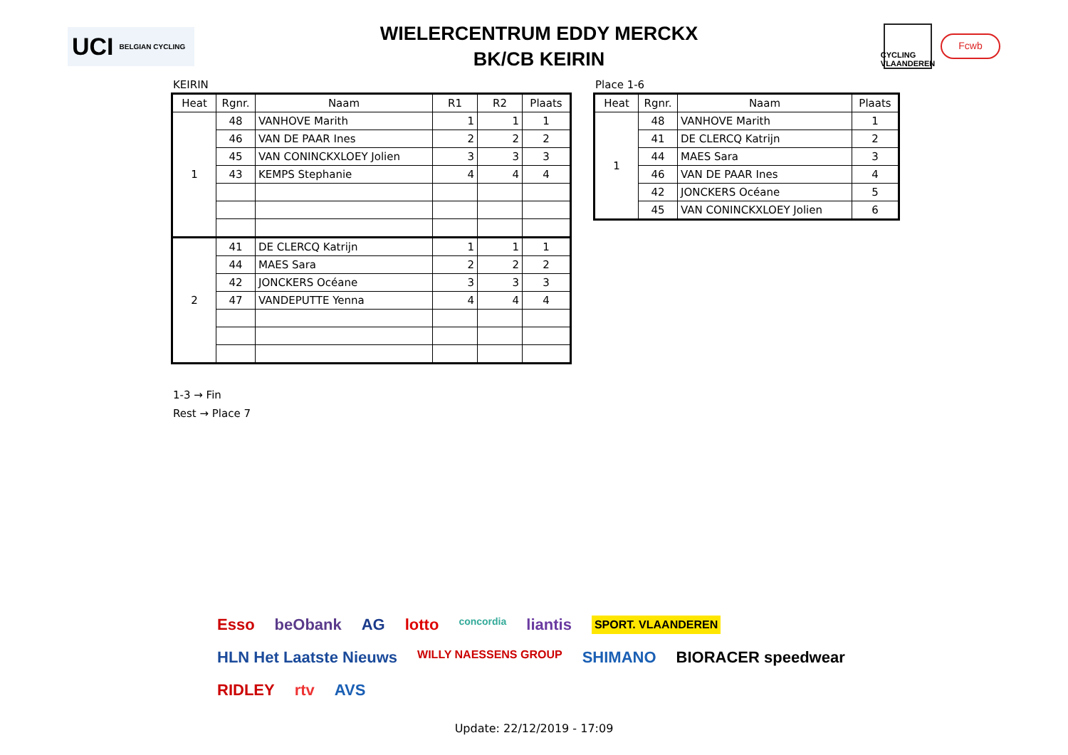UCI BELGIAN CYCLING
WIELERCENTRUM EDDY MERCKX
BK/CB KEIRIN
CYCLING VLAANDEREN
Fcwb
KEIRIN
| Heat | Rgnr. | Naam | R1 | R2 | Plaats |
| --- | --- | --- | --- | --- | --- |
| 1 | 48 | VANHOVE Marith | 1 | 1 | 1 |
| | 46 | VAN DE PAAR Ines | 2 | 2 | 2 |
| | 45 | VAN CONINCKXLOEY Jolien | 3 | 3 | 3 |
| | 43 | KEMPS Stephanie | 4 | 4 | 4 |
| 2 | 41 | DE CLERCQ Katrijn | 1 | 1 | 1 |
| | 44 | MAES Sara | 2 | 2 | 2 |
| | 42 | JONCKERS Océane | 3 | 3 | 3 |
| | 47 | VANDEPUTTE Yenna | 4 | 4 | 4 |
Place 1-6
| Heat | Rgnr. | Naam | Plaats |
| --- | --- | --- | --- |
| 1 | 48 | VANHOVE Marith | 1 |
| | 41 | DE CLERCQ Katrijn | 2 |
| | 44 | MAES Sara | 3 |
| | 46 | VAN DE PAAR Ines | 4 |
| | 42 | JONCKERS Océane | 5 |
| | 45 | VAN CONINCKXLOEY Jolien | 6 |
1-3 → Fin
Rest → Place 7
Esso beObank AG lotto concordia liantis SPORT. VLAANDEREN HLN Het Laatste Nieuws WILLY NAESSENS GROUP SHIMANO BIORACER speedwear RIDLEY rtv AVS
Update: 22/12/2019 - 17:09